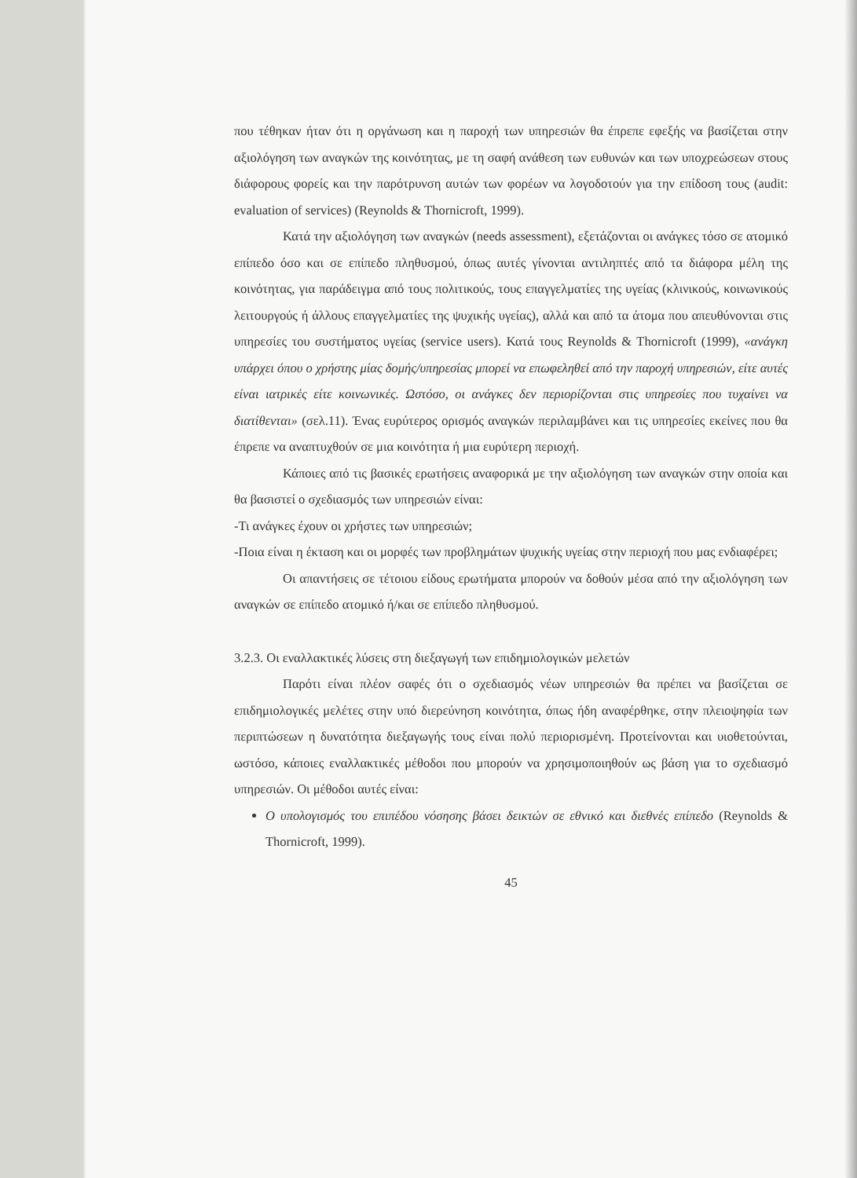που τέθηκαν ήταν ότι η οργάνωση και η παροχή των υπηρεσιών θα έπρεπε εφεξής να βασίζεται στην αξιολόγηση των αναγκών της κοινότητας, με τη σαφή ανάθεση των ευθυνών και των υποχρεώσεων στους διάφορους φορείς και την παρότρυνση αυτών των φορέων να λογοδοτούν για την επίδοση τους (audit: evaluation of services) (Reynolds & Thornicroft, 1999).
Κατά την αξιολόγηση των αναγκών (needs assessment), εξετάζονται οι ανάγκες τόσο σε ατομικό επίπεδο όσο και σε επίπεδο πληθυσμού, όπως αυτές γίνονται αντιληπτές από τα διάφορα μέλη της κοινότητας, για παράδειγμα από τους πολιτικούς, τους επαγγελματίες της υγείας (κλινικούς, κοινωνικούς λειτουργούς ή άλλους επαγγελματίες της ψυχικής υγείας), αλλά και από τα άτομα που απευθύνονται στις υπηρεσίες του συστήματος υγείας (service users). Κατά τους Reynolds & Thornicroft (1999), «ανάγκη υπάρχει όπου ο χρήστης μίας δομής/υπηρεσίας μπορεί να επωφεληθεί από την παροχή υπηρεσιών, είτε αυτές είναι ιατρικές είτε κοινωνικές. Ωστόσο, οι ανάγκες δεν περιορίζονται στις υπηρεσίες που τυχαίνει να διατίθενται» (σελ.11). Ένας ευρύτερος ορισμός αναγκών περιλαμβάνει και τις υπηρεσίες εκείνες που θα έπρεπε να αναπτυχθούν σε μια κοινότητα ή μια ευρύτερη περιοχή.
Κάποιες από τις βασικές ερωτήσεις αναφορικά με την αξιολόγηση των αναγκών στην οποία και θα βασιστεί ο σχεδιασμός των υπηρεσιών είναι:
-Τι ανάγκες έχουν οι χρήστες των υπηρεσιών;
-Ποια είναι η έκταση και οι μορφές των προβλημάτων ψυχικής υγείας στην περιοχή που μας ενδιαφέρει;
Οι απαντήσεις σε τέτοιου είδους ερωτήματα μπορούν να δοθούν μέσα από την αξιολόγηση των αναγκών σε επίπεδο ατομικό ή/και σε επίπεδο πληθυσμού.
3.2.3. Οι εναλλακτικές λύσεις στη διεξαγωγή των επιδημιολογικών μελετών
Παρότι είναι πλέον σαφές ότι ο σχεδιασμός νέων υπηρεσιών θα πρέπει να βασίζεται σε επιδημιολογικές μελέτες στην υπό διερεύνηση κοινότητα, όπως ήδη αναφέρθηκε, στην πλειοψηφία των περιπτώσεων η δυνατότητα διεξαγωγής τους είναι πολύ περιορισμένη. Προτείνονται και υιοθετούνται, ωστόσο, κάποιες εναλλακτικές μέθοδοι που μπορούν να χρησιμοποιηθούν ως βάση για το σχεδιασμό υπηρεσιών. Οι μέθοδοι αυτές είναι:
Ο υπολογισμός του επιπέδου νόσησης βάσει δεικτών σε εθνικό και διεθνές επίπεδο (Reynolds & Thornicroft, 1999).
45